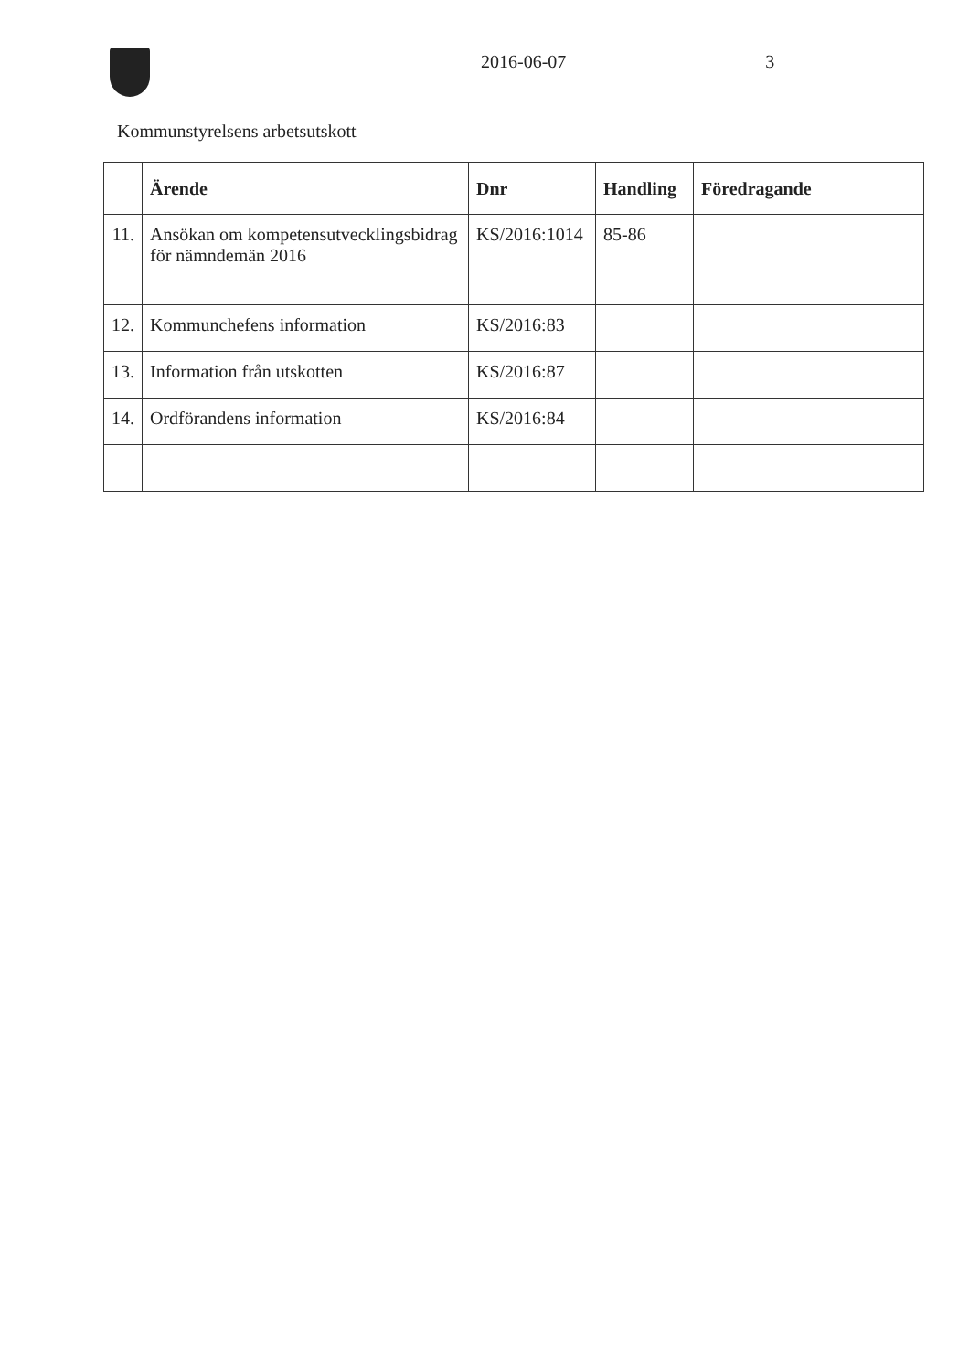2016-06-07 3
Kommunstyrelsens arbetsutskott
| | Ärende | Dnr | Handling | Föredragande |
| --- | --- | --- | --- | --- |
| 11. | Ansökan om kompetensutvecklingsbidrag för nämndemän 2016 | KS/2016:1014 | 85-86 | |
| 12. | Kommunchefens information | KS/2016:83 | | |
| 13. | Information från utskotten | KS/2016:87 | | |
| 14. | Ordförandens information | KS/2016:84 | | |